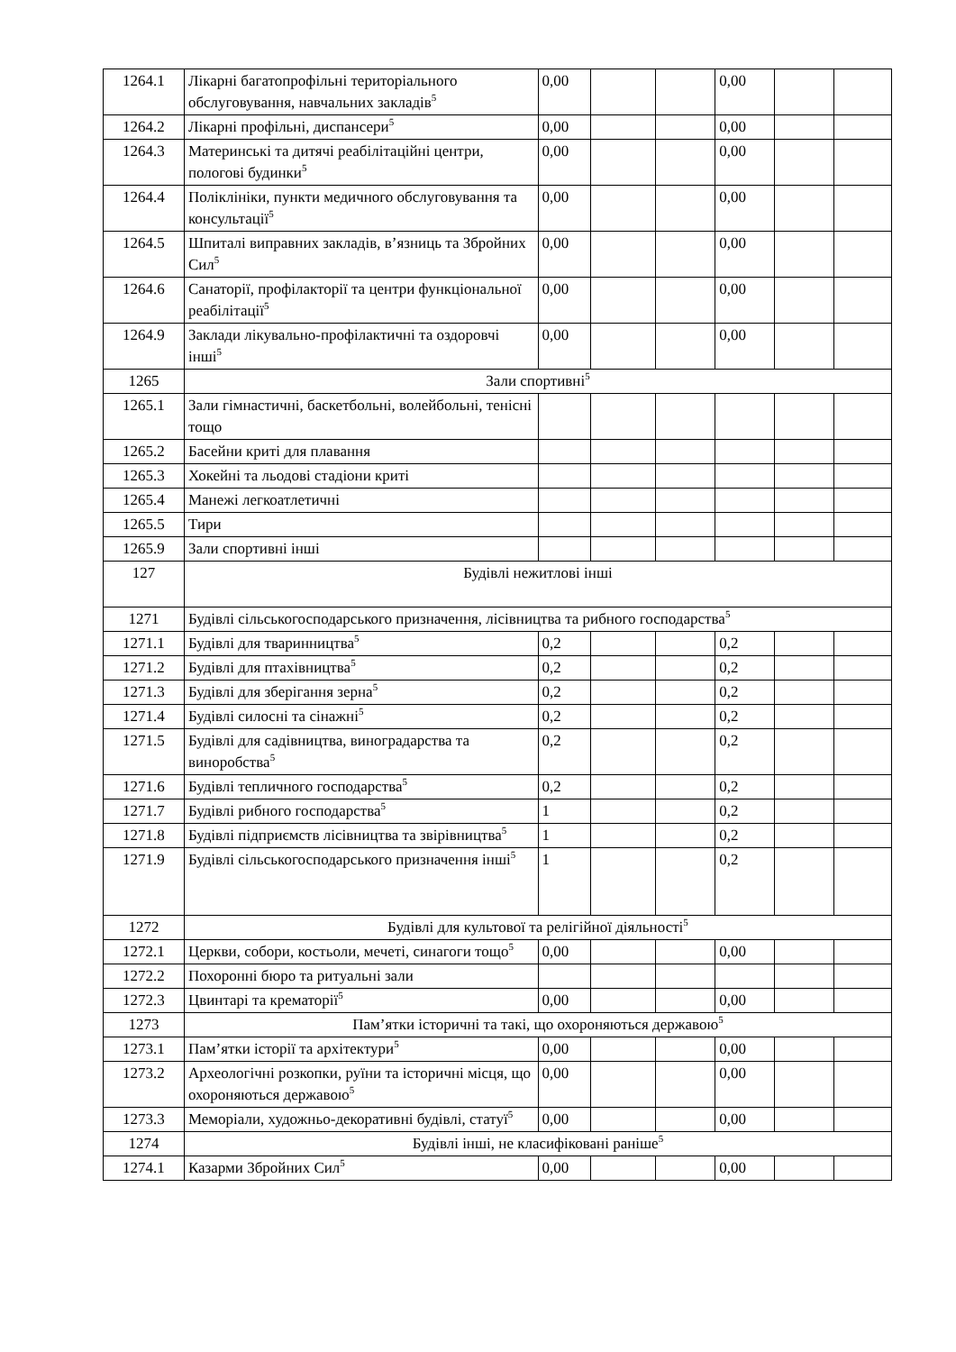| 1264.1 | Лікарні багатопрофільні територіального обслуговування, навчальних закладів<sup>5</sup> | 0,00 | | | 0,00 | | |
| 1264.2 | Лікарні профільні, диспансери<sup>5</sup> | 0,00 | | | 0,00 | | |
| 1264.3 | Материнські та дитячі реабілітаційні центри, пологові будинки<sup>5</sup> | 0,00 | | | 0,00 | | |
| 1264.4 | Поліклініки, пункти медичного обслуговування та консультації<sup>5</sup> | 0,00 | | | 0,00 | | |
| 1264.5 | Шпиталі виправних закладів, в’язниць та Збройних Сил<sup>5</sup> | 0,00 | | | 0,00 | | |
| 1264.6 | Санаторії, профілакторії та центри функціональної реабілітації<sup>5</sup> | 0,00 | | | 0,00 | | |
| 1264.9 | Заклади лікувально-профілактичні та оздоровчі інші<sup>5</sup> | 0,00 | | | 0,00 | | |
| 1265 | Зали спортивні<sup>5</sup> | | | | | | |
| 1265.1 | Зали гімнастичні, баскетбольні, волейбольні, тенісні тощо | | | | | | |
| 1265.2 | Басейни криті для плавання | | | | | | |
| 1265.3 | Хокейні та льодові стадіони криті | | | | | | |
| 1265.4 | Манежі легкоатлетичні | | | | | | |
| 1265.5 | Тири | | | | | | |
| 1265.9 | Зали спортивні інші | | | | | | |
| 127 | Будівлі нежитлові інші | | | | | | |
| 1271 | Будівлі сільськогосподарського призначення, лісівництва та рибного господарства<sup>5</sup> | | | | | | |
| 1271.1 | Будівлі для тваринництва<sup>5</sup> | 0,2 | | | 0,2 | | |
| 1271.2 | Будівлі для птахівництва<sup>5</sup> | 0,2 | | | 0,2 | | |
| 1271.3 | Будівлі для зберігання зерна<sup>5</sup> | 0,2 | | | 0,2 | | |
| 1271.4 | Будівлі силосні та сінажні<sup>5</sup> | 0,2 | | | 0,2 | | |
| 1271.5 | Будівлі для садівництва, виноградарства та виноробства<sup>5</sup> | 0,2 | | | 0,2 | | |
| 1271.6 | Будівлі тепличного господарства<sup>5</sup> | 0,2 | | | 0,2 | | |
| 1271.7 | Будівлі рибного господарства<sup>5</sup> | 1 | | | 0,2 | | |
| 1271.8 | Будівлі підприємств лісівництва та звірівництва<sup>5</sup> | 1 | | | 0,2 | | |
| 1271.9 | Будівлі сільськогосподарського призначення інші<sup>5</sup> | 1 | | | 0,2 | | |
| 1272 | Будівлі для культової та релігійної діяльності<sup>5</sup> | | | | | | |
| 1272.1 | Церкви, собори, костьоли, мечеті, синагоги тощо<sup>5</sup> | 0,00 | | | 0,00 | | |
| 1272.2 | Похоронні бюро та ритуальні зали | | | | | | |
| 1272.3 | Цвинтарі та крематорії<sup>5</sup> | 0,00 | | | 0,00 | | |
| 1273 | Пам’ятки історичні та такі, що охороняються державою<sup>5</sup> | | | | | | |
| 1273.1 | Пам’ятки історії та архітектури<sup>5</sup> | 0,00 | | | 0,00 | | |
| 1273.2 | Археологічні розкопки, руїни та історичні місця, що охороняються державою<sup>5</sup> | 0,00 | | | 0,00 | | |
| 1273.3 | Меморіали, художньо-декоративні будівлі, статуї<sup>5</sup> | 0,00 | | | 0,00 | | |
| 1274 | Будівлі інші, не класифіковані раніше<sup>5</sup> | | | | | | |
| 1274.1 | Казарми Збройних Сил<sup>5</sup> | 0,00 | | | 0,00 | | |